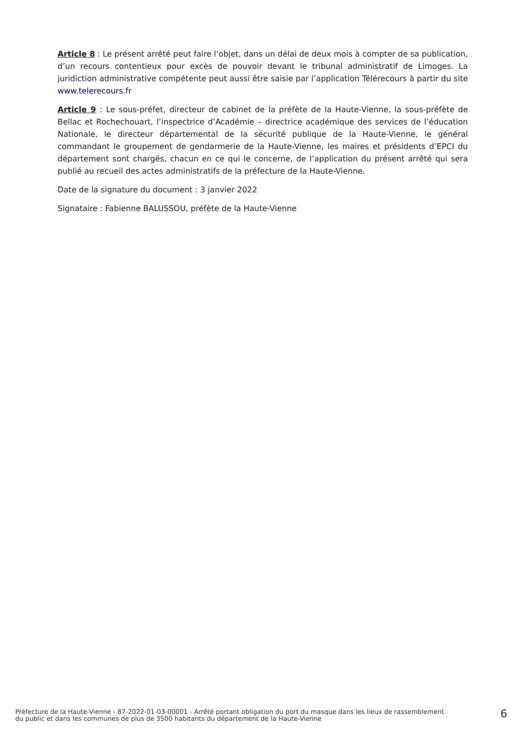Article 8 : Le présent arrêté peut faire l’objet, dans un délai de deux mois à compter de sa publication, d’un recours contentieux pour excès de pouvoir devant le tribunal administratif de Limoges. La juridiction administrative compétente peut aussi être saisie par l’application Télérecours à partir du site www.telerecours.fr
Article 9 : Le sous-préfet, directeur de cabinet de la préfète de la Haute-Vienne, la sous-préfète de Bellac et Rochechouart, l’inspectrice d’Académie – directrice académique des services de l’éducation Nationale, le directeur départemental de la sécurité publique de la Haute-Vienne, le général commandant le groupement de gendarmerie de la Haute-Vienne, les maires et présidents d’EPCI du département sont chargés, chacun en ce qui le concerne, de l’application du présent arrêté qui sera publié au recueil des actes administratifs de la préfecture de la Haute-Vienne.
Date de la signature du document : 3 janvier 2022
Signataire : Fabienne BALUSSOU, préfète de la Haute-Vienne
Préfecture de la Haute-Vienne - 87-2022-01-03-00001 - Arrêté portant obligation du port du masque dans les lieux de rassemblement
du public et dans les communes de plus de 3500 habitants du département de la Haute-Vienne
6